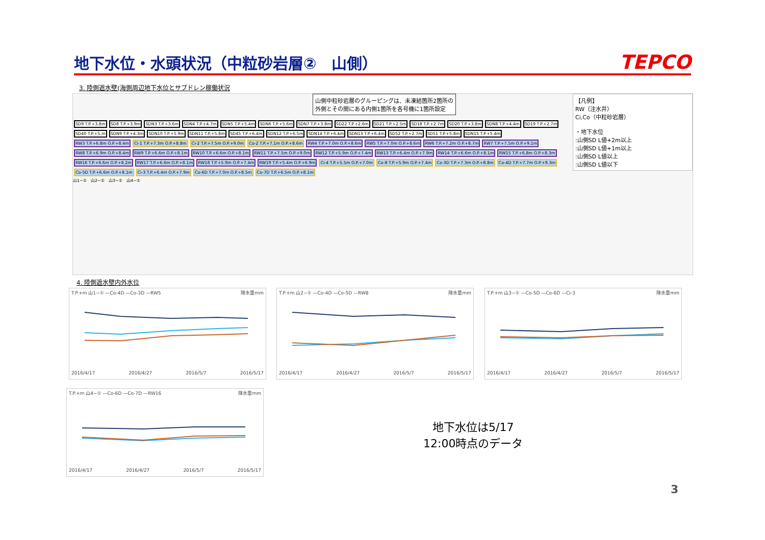地下水位・水頭状況（中粒砂岩層②　山側）
TEPCO
3. 陸側遮水壁(海側周辺地下水位とサブドレン稼働状況
山側中粒砂岩層のグルーピングは、未凍結箇所2箇所の
外側とその間にある内側1箇所を各号機に1箇所設定
【凡例】
RW（注水井）
Ci,Co（中粒砂岩層）
・地下水位
:山側SD L値+2m以上
:山側SD L値+1m以上
:山側SD L値以上
:山側SD L値以下
SD9 T.P.+3.8m SD8 T.P.+3.9m SDN3 T.P.+3.6m SDN4 T.P.+4.7m SDN5 T.P.+5.4m SDN6 T.P.+5.6m SDN7 T.P.+3.8m SD22 T.P.+2.6m SD21 T.P.+2.5m SD18 T.P.+2.7m SD20 T.P.+3.8m SDN8 T.P.+4.4m SD19 T.P.+2.7m SD40 T.P.+5.m SDN9 T.P.+4.3m SDN10 T.P.+5.9m SDN11 T.P.+5.8m SD45 T.P.+6.4m SDN12 T.P.+6.5m SDN14 T.P.+6.4m SDN13 T.P.+6.4m SD52 T.P.+2.7m SD51 T.P.+5.8m SDN15 T.P.+5.4m RW3 T.P.+6.8m O.P.+8.4m Ci-1 T.P.+7.3m O.P.+8.8m Ci-2 T.P.+7.5m O.P.+9.0m Co-2 T.P.+7.1m O.P.+8.6m RW4 T.P.+7.0m O.P.+8.6m RW5 T.P.+7.0m O.P.+8.6m RW6 T.P.+7.2m O.P.+8.7m RW7 T.P.+7.5m O.P.+9.1m RW8 T.P.+6.9m O.P.+8.4m RW9 T.P.+6.6m O.P.+8.1m RW10 T.P.+6.6m O.P.+8.1m RW11 T.P.+7.5m O.P.+9.0m RW12 T.P.+5.9m O.P.+7.4m RW13 T.P.+6.4m O.P.+7.9m RW14 T.P.+6.6m O.P.+8.1m RW15 T.P.+6.8m O.P.+8.3m RW16 T.P.+6.6m O.P.+8.2m RW17 T.P.+6.6m O.P.+8.1m RW18 T.P.+5.9m O.P.+7.4m RW19 T.P.+5.4m O.P.+6.9m Ci-4 T.P.+5.5m O.P.+7.0m Co-8 T.P.+5.9m O.P.+7.4m Co-3D T.P.+7.3m O.P.+8.8m Co-4D T.P.+7.7m O.P.+9.3m Co-5D T.P.+6.6m O.P.+8.1m Ci-3 T.P.+6.4m O.P.+7.9m Co-6D T.P.+7.0m O.P.+8.5m Co-7D T.P.+6.5m O.P.+8.1m
山1−①　山2−①　山3−①　山4−①
4. 陸側遮水壁内外水位
T.P.+m 山1−① —Co-4D —Co-3D —RW5 降水量mm
2016/4/17 2016/4/27 2016/5/7 2016/5/17
T.P.+m 山2−① —Co-4D —Co-5D —RW8 降水量mm
2016/4/17 2016/4/27 2016/5/7 2016/5/17
T.P.+m 山3−① —Co-5D —Co-6D —Ci-3 降水量mm
2016/4/17 2016/4/27 2016/5/7 2016/5/17
T.P.+m 山4−① —Co-6D —Co-7D —RW16 降水量mm
2016/4/17 2016/4/27 2016/5/7 2016/5/17
地下水位は5/17
12:00時点のデータ
3